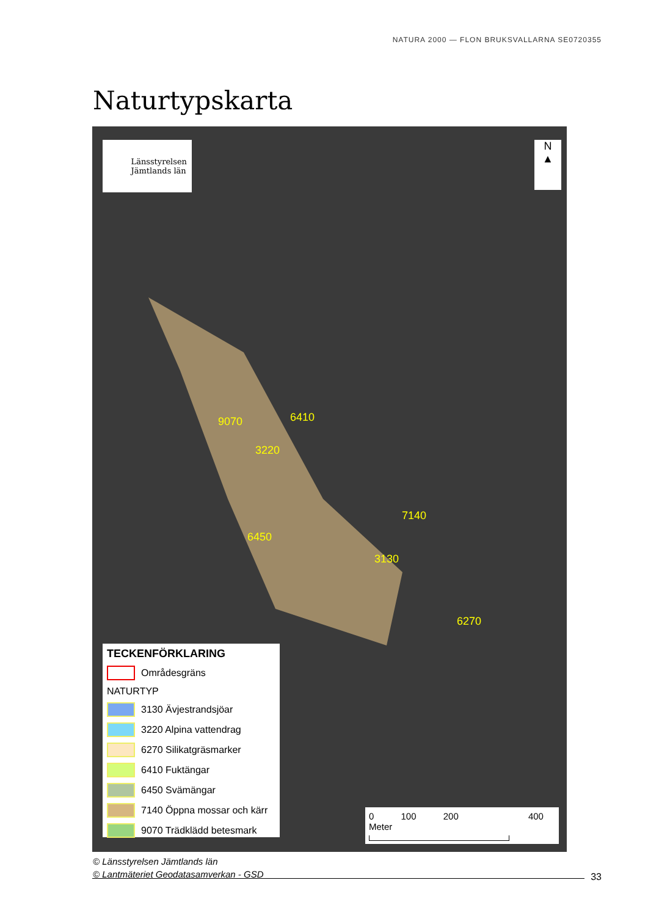NATURA 2000 — FLON BRUKSVALLARNA SE0720355
Naturtypskarta
Länsstyrelsen
Jämtlands län
N
▲
9070 6410
3220
7140
6450
3130
6270
TECKENFÖRKLARING
Områdesgräns
NATURTYP
3130 Ävjestrandsjöar
3220 Alpina vattendrag
6270 Silikatgräsmarker
6410 Fuktängar
6450 Svämängar
7140 Öppna mossar och kärr
9070 Trädklädd betesmark
0 100 200 400 Meter
© Länsstyrelsen Jämtlands län
© Lantmäteriet Geodatasamverkan - GSD
33